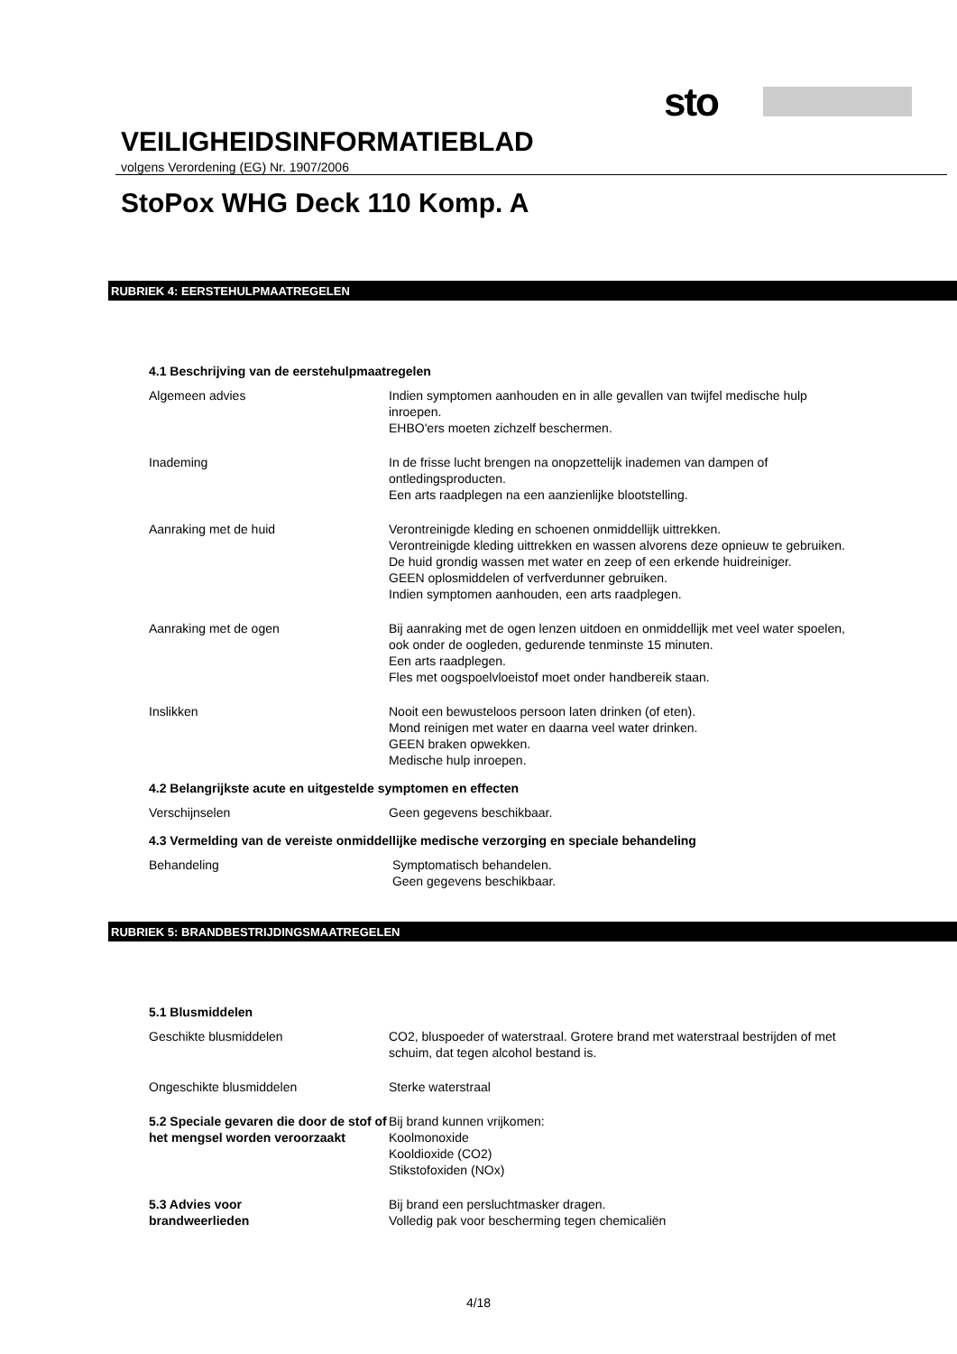sto
VEILIGHEIDSINFORMATIEBLAD
volgens Verordening (EG) Nr. 1907/2006
StoPox WHG Deck 110 Komp. A
RUBRIEK 4: EERSTEHULPMAATREGELEN
4.1 Beschrijving van de eerstehulpmaatregelen
Algemeen advies Indien symptomen aanhouden en in alle gevallen van twijfel medische hulp inroepen.
EHBO'ers moeten zichzelf beschermen.
Inademing In de frisse lucht brengen na onopzettelijk inademen van dampen of ontledingsproducten.
Een arts raadplegen na een aanzienlijke blootstelling.
Aanraking met de huid Verontreinigde kleding en schoenen onmiddellijk uittrekken.
Verontreinigde kleding uittrekken en wassen alvorens deze opnieuw te gebruiken.
De huid grondig wassen met water en zeep of een erkende huidreiniger.
GEEN oplosmiddelen of verfverdunner gebruiken.
Indien symptomen aanhouden, een arts raadplegen.
Aanraking met de ogen Bij aanraking met de ogen lenzen uitdoen en onmiddellijk met veel water spoelen, ook onder de oogleden, gedurende tenminste 15 minuten.
Een arts raadplegen.
Fles met oogspoelvloeistof moet onder handbereik staan.
Inslikken Nooit een bewusteloos persoon laten drinken (of eten).
Mond reinigen met water en daarna veel water drinken.
GEEN braken opwekken.
Medische hulp inroepen.
4.2 Belangrijkste acute en uitgestelde symptomen en effecten
Verschijnselen Geen gegevens beschikbaar.
4.3 Vermelding van de vereiste onmiddellijke medische verzorging en speciale behandeling
Behandeling Symptomatisch behandelen.
Geen gegevens beschikbaar.
RUBRIEK 5: BRANDBESTRIJDINGSMAATREGELEN
5.1 Blusmiddelen
Geschikte blusmiddelen CO2, bluspoeder of waterstraal. Grotere brand met waterstraal bestrijden of met schuim, dat tegen alcohol bestand is.
Ongeschikte blusmiddelen Sterke waterstraal
5.2 Speciale gevaren die door de stof of het mengsel worden veroorzaakt
Bij brand kunnen vrijkomen:
Koolmonoxide
Kooldioxide (CO2)
Stikstofoxiden (NOx)
5.3 Advies voor
brandweerlieden
Bij brand een persluchtmasker dragen.
Volledig pak voor bescherming tegen chemicaliën
4/18